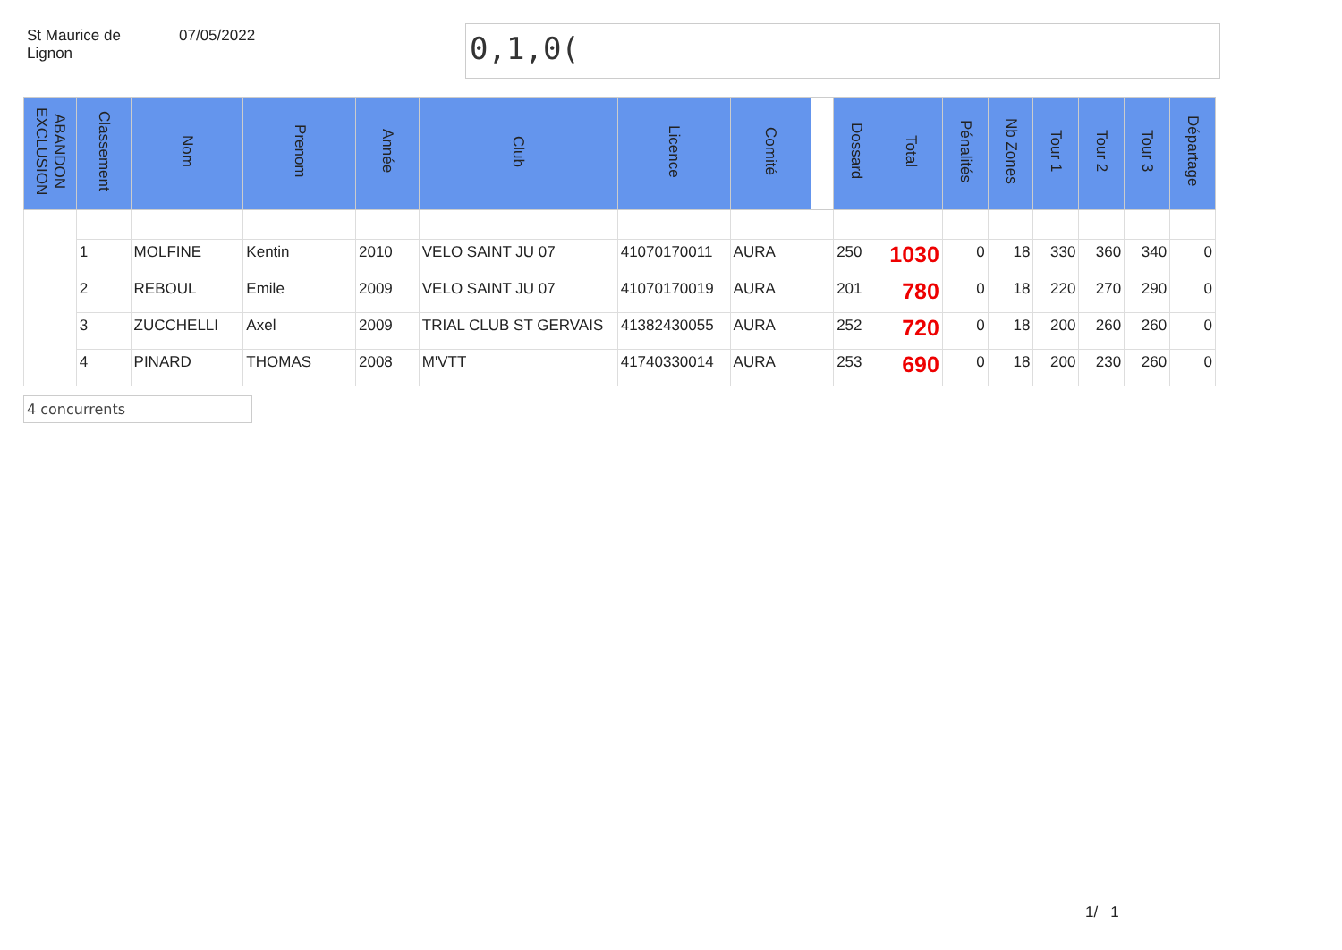St Maurice de
Lignon
07/05/2022
0,1,0(
| ABANDON EXCLUSION | Classement | Nom | Prenom | Année | Club | Licence | Comité | | Dossard | Total | Pénalités | Nb Zones | Tour 1 | Tour 2 | Tour 3 | Départage |
| --- | --- | --- | --- | --- | --- | --- | --- | --- | --- | --- | --- | --- | --- | --- | --- | --- |
| | 1 | MOLFINE | Kentin | 2010 | VELO SAINT JU 07 | 41070170011 | AURA | | 250 | 1030 | 0 | 18 | 330 | 360 | 340 | 0 |
| | 2 | REBOUL | Emile | 2009 | VELO SAINT JU 07 | 41070170019 | AURA | | 201 | 780 | 0 | 18 | 220 | 270 | 290 | 0 |
| | 3 | ZUCCHELLI | Axel | 2009 | TRIAL CLUB ST GERVAIS | 41382430055 | AURA | | 252 | 720 | 0 | 18 | 200 | 260 | 260 | 0 |
| | 4 | PINARD | THOMAS | 2008 | M'VTT | 41740330014 | AURA | | 253 | 690 | 0 | 18 | 200 | 230 | 260 | 0 |
4 concurrents
1/ 1